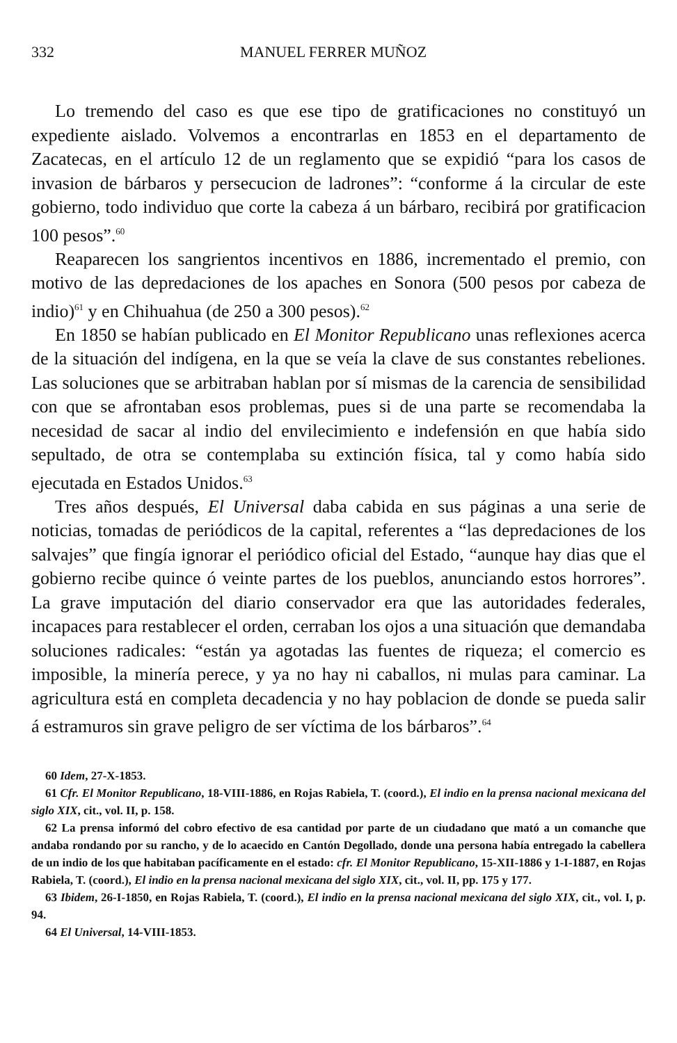332 MANUEL FERRER MUÑOZ
Lo tremendo del caso es que ese tipo de gratificaciones no constituyó un expediente aislado. Volvemos a encontrarlas en 1853 en el departamento de Zacatecas, en el artículo 12 de un reglamento que se expidió “para los casos de invasion de bárbaros y persecucion de ladrones”: “conforme á la circular de este gobierno, todo individuo que corte la cabeza á un bárbaro, recibirá por gratificacion 100 pesos”.<sup>60</sup>
Reaparecen los sangrientos incentivos en 1886, incrementado el premio, con motivo de las depredaciones de los apaches en Sonora (500 pesos por cabeza de indio)<sup>61</sup> y en Chihuahua (de 250 a 300 pesos).<sup>62</sup>
En 1850 se habían publicado en El Monitor Republicano unas reflexiones acerca de la situación del indígena, en la que se veía la clave de sus constantes rebeliones. Las soluciones que se arbitraban hablan por sí mismas de la carencia de sensibilidad con que se afrontaban esos problemas, pues si de una parte se recomendaba la necesidad de sacar al indio del envilecimiento e indefensión en que había sido sepultado, de otra se contemplaba su extinción física, tal y como había sido ejecutada en Estados Unidos.<sup>63</sup>
Tres años después, El Universal daba cabida en sus páginas a una serie de noticias, tomadas de periódicos de la capital, referentes a “las depredaciones de los salvajes” que fingía ignorar el periódico oficial del Estado, “aunque hay dias que el gobierno recibe quince ó veinte partes de los pueblos, anunciando estos horrores”. La grave imputación del diario conservador era que las autoridades federales, incapaces para restablecer el orden, cerraban los ojos a una situación que demandaba soluciones radicales: “están ya agotadas las fuentes de riqueza; el comercio es imposible, la minería perece, y ya no hay ni caballos, ni mulas para caminar. La agricultura está en completa decadencia y no hay poblacion de donde se pueda salir á estramuros sin grave peligro de ser víctima de los bárbaros”.<sup>64</sup>
60 Idem, 27-X-1853.
61 Cfr. El Monitor Republicano, 18-VIII-1886, en Rojas Rabiela, T. (coord.), El indio en la prensa nacional mexicana del siglo XIX, cit., vol. II, p. 158.
62 La prensa informó del cobro efectivo de esa cantidad por parte de un ciudadano que mató a un comanche que andaba rondando por su rancho, y de lo acaecido en Cantón Degollado, donde una persona había entregado la cabellera de un indio de los que habitaban pacíficamente en el estado: cfr. El Monitor Republicano, 15-XII-1886 y 1-I-1887, en Rojas Rabiela, T. (coord.), El indio en la prensa nacional mexicana del siglo XIX, cit., vol. II, pp. 175 y 177.
63 Ibidem, 26-I-1850, en Rojas Rabiela, T. (coord.), El indio en la prensa nacional mexicana del siglo XIX, cit., vol. I, p. 94.
64 El Universal, 14-VIII-1853.